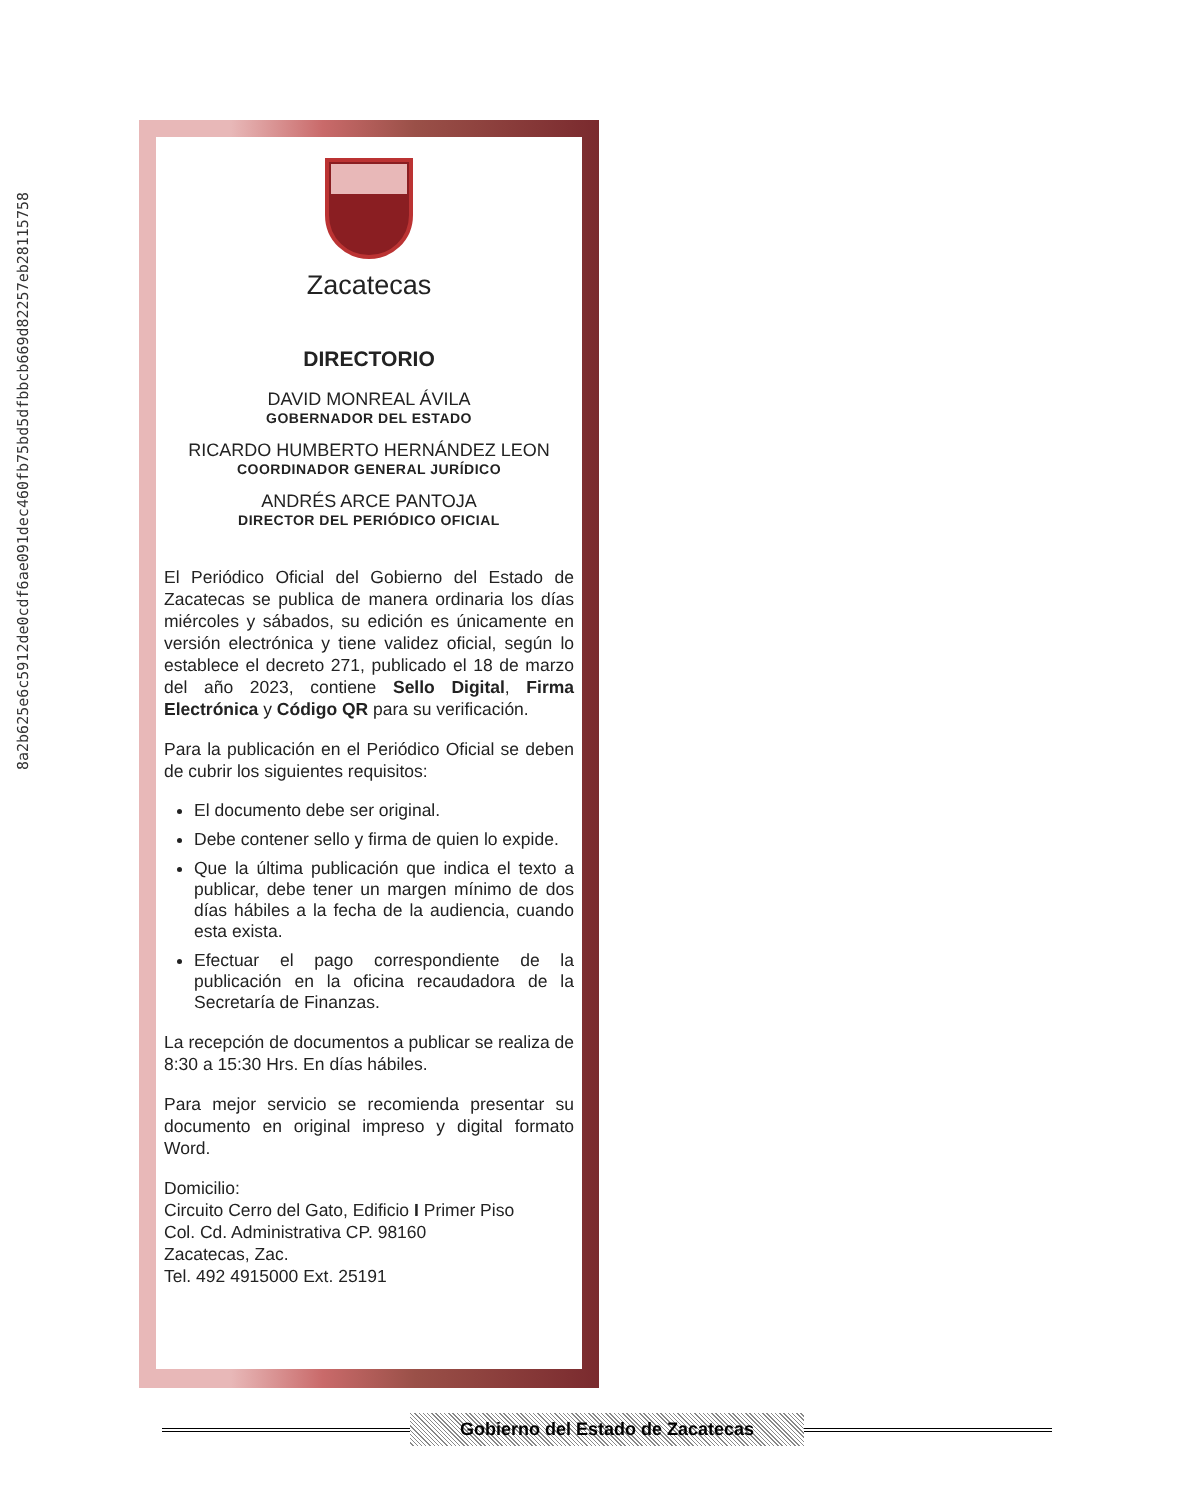8a2b625e6c5912de0cdf6ae091dec460fb75bd5dfbbcb669d82257eb28115758
Zacatecas
DIRECTORIO
DAVID MONREAL ÁVILA
GOBERNADOR DEL ESTADO
RICARDO HUMBERTO HERNÁNDEZ LEON
COORDINADOR GENERAL JURÍDICO
ANDRÉS ARCE PANTOJA
DIRECTOR DEL PERIÓDICO OFICIAL
El Periódico Oficial del Gobierno del Estado de Zacatecas se publica de manera ordinaria los días miércoles y sábados, su edición es únicamente en versión electrónica y tiene validez oficial, según lo establece el decreto 271, publicado el 18 de marzo del año 2023, contiene Sello Digital, Firma Electrónica y Código QR para su verificación.
Para la publicación en el Periódico Oficial se deben de cubrir los siguientes requisitos:
El documento debe ser original.
Debe contener sello y firma de quien lo expide.
Que la última publicación que indica el texto a publicar, debe tener un margen mínimo de dos días hábiles a la fecha de la audiencia, cuando esta exista.
Efectuar el pago correspondiente de la publicación en la oficina recaudadora de la Secretaría de Finanzas.
La recepción de documentos a publicar se realiza de 8:30 a 15:30 Hrs. En días hábiles.
Para mejor servicio se recomienda presentar su documento en original impreso y digital formato Word.
Domicilio:
Circuito Cerro del Gato, Edificio I Primer Piso
Col. Cd. Administrativa CP. 98160
Zacatecas, Zac.
Tel. 492 4915000 Ext. 25191
Gobierno del Estado de Zacatecas